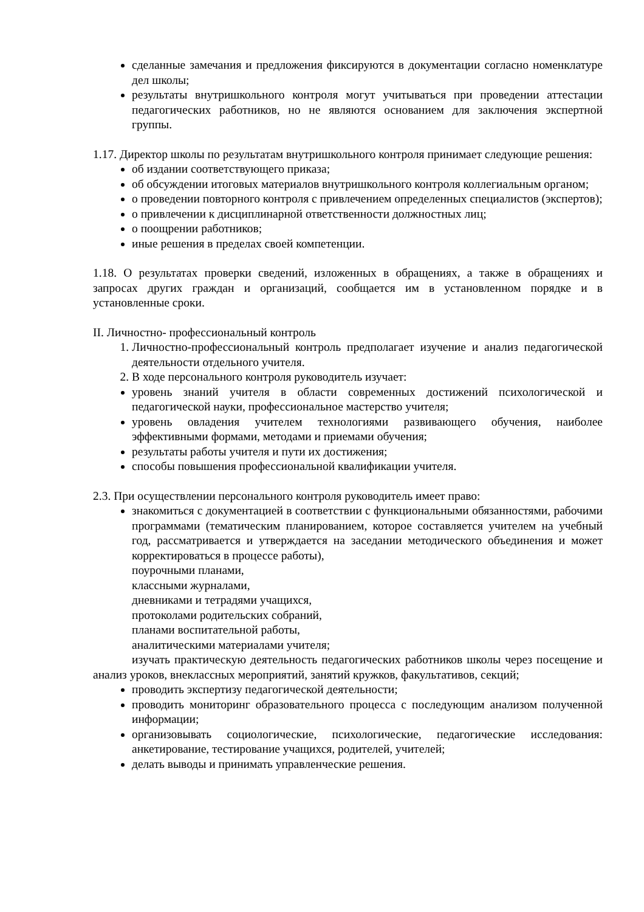сделанные замечания и предложения фиксируются в документации согласно номенклатуре дел школы;
результаты внутришкольного контроля могут учитываться при проведении аттестации педагогических работников, но не являются основанием для заключения экспертной группы.
1.17. Директор школы по результатам внутришкольного контроля принимает следующие решения:
об издании соответствующего приказа;
об обсуждении итоговых материалов внутришкольного контроля коллегиальным органом;
о проведении повторного контроля с привлечением определенных специалистов (экспертов);
о привлечении к дисциплинарной ответственности должностных лиц;
о поощрении работников;
иные решения в пределах своей компетенции.
1.18. О результатах проверки сведений, изложенных в обращениях, а также в обращениях и запросах других граждан и организаций, сообщается им в установленном порядке и в установленные сроки.
II. Личностно- профессиональный контроль
1. Личностно-профессиональный контроль предполагает изучение и анализ педагогической деятельности отдельного учителя.
2. В ходе персонального контроля руководитель изучает:
уровень знаний учителя в области современных достижений психологической и педагогической науки, профессиональное мастерство учителя;
уровень овладения учителем технологиями развивающего обучения, наиболее эффективными формами, методами и приемами обучения;
результаты работы учителя и пути их достижения;
способы повышения профессиональной квалификации учителя.
2.3. При осуществлении персонального контроля руководитель имеет право:
знакомиться с документацией в соответствии с функциональными обязанностями, рабочими программами (тематическим планированием, которое составляется учителем на учебный год, рассматривается и утверждается на заседании методического объединения и может корректироваться в процессе работы),
поурочными планами,
классными журналами,
дневниками и тетрадями учащихся,
протоколами родительских собраний,
планами воспитательной работы,
аналитическими материалами учителя;
изучать практическую деятельность педагогических работников школы через посещение и анализ уроков, внеклассных мероприятий, занятий кружков, факультативов, секций;
проводить экспертизу педагогической деятельности;
проводить мониторинг образовательного процесса с последующим анализом полученной информации;
организовывать социологические, психологические, педагогические исследования: анкетирование, тестирование учащихся, родителей, учителей;
делать выводы и принимать управленческие решения.